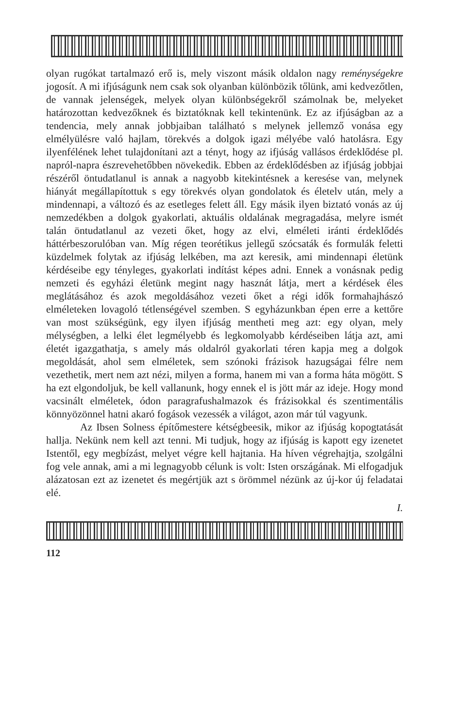olyan rugókat tartalmazó erő is, mely viszont másik oldalon nagy reménységekre jogosít. A mi ifjúságunk nem csak sok olyanban különbözik tőlünk, ami kedvezőtlen, de vannak jelenségek, melyek olyan különbségekről számolnak be, melyeket határozottan kedvezőknek és biztatóknak kell tekintenünk. Ez az ifjúságban az a tendencia, mely annak jobbjaiban található s melynek jellemző vonása egy elmélyülésre való hajlam, törekvés a dolgok igazi mélyébe való hatolásra. Egy ilyenfélének lehet tulajdonítani azt a tényt, hogy az ifjúság vallásos érdeklődése pl. napról-napra észrevehetőbben növekedik. Ebben az érdeklődésben az ifjúság jobbjai részéről öntudatlanul is annak a nagyobb kitekintésnek a keresése van, melynek hiányát megállapítottuk s egy törekvés olyan gondolatok és életelv után, mely a mindennapi, a változó és az esetleges felett áll. Egy másik ilyen biztató vonás az új nemzedékben a dolgok gyakorlati, aktuális oldalának megragadása, melyre ismét talán öntudatlanul az vezeti őket, hogy az elvi, elméleti iránti érdeklődés háttérbeszorulóban van. Míg régen teorétikus jellegű szócsaták és formulák feletti küzdelmek folytak az ifjúság lelkében, ma azt keresik, ami mindennapi életünk kérdéseibe egy tényleges, gyakorlati indítást képes adni. Ennek a vonásnak pedig nemzeti és egyházi életünk megint nagy hasznát látja, mert a kérdések éles meglátásához és azok megoldásához vezeti őket a régi idők formahajhászó elméleteken lovagoló tétlenségével szemben. S egyházunkban épen erre a kettőre van most szükségünk, egy ilyen ifjúság mentheti meg azt: egy olyan, mely mélységben, a lelki élet legmélyebb és legkomolyabb kérdéseiben látja azt, ami életét igazgathatja, s amely más oldalról gyakorlati téren kapja meg a dolgok megoldását, ahol sem elméletek, sem szónoki frázisok hazugságai félre nem vezethetik, mert nem azt nézi, milyen a forma, hanem mi van a forma háta mögött. S ha ezt elgondoljuk, be kell vallanunk, hogy ennek el is jött már az ideje. Hogy mond vacsinált elméletek, ódon paragrafushalmazok és frázisokkal és szentimentális könnyözönnel hatni akaró fogások vezessék a világot, azon már túl vagyunk.
Az Ibsen Solness építőmestere kétségbeesik, mikor az ifjúság kopogtatását hallja. Nekünk nem kell azt tenni. Mi tudjuk, hogy az ifjúság is kapott egy izenetet Istentől, egy megbízást, melyet végre kell hajtania. Ha híven végrehajtja, szolgálni fog vele annak, ami a mi legnagyobb célunk is volt: Isten országának. Mi elfogadjuk alázatosan ezt az izenetet és megértjük azt s örömmel nézünk az új-kor új feladatai elé.
I.
112